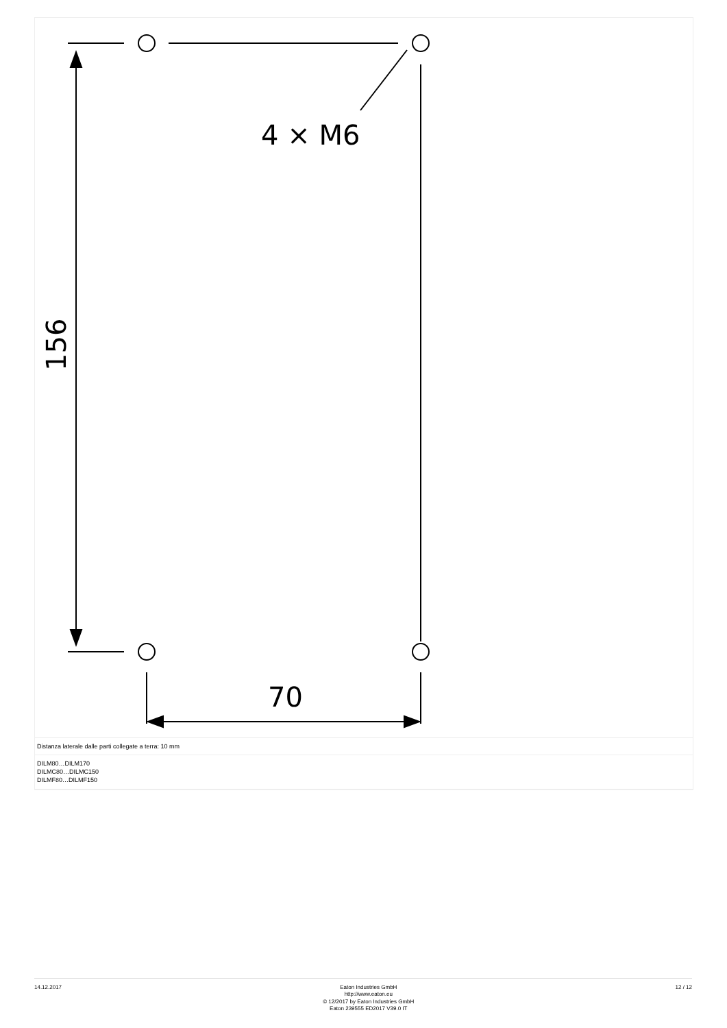4 × M6
70
156
Distanza laterale dalle parti collegate a terra: 10 mm
DILM80…DILM170
DILMC80…DILMC150
DILMF80…DILMF150
14.12.2017
Eaton Industries GmbH
http://www.eaton.eu
© 12/2017 by Eaton Industries GmbH
Eaton 239555 ED2017 V39.0 IT
12 / 12